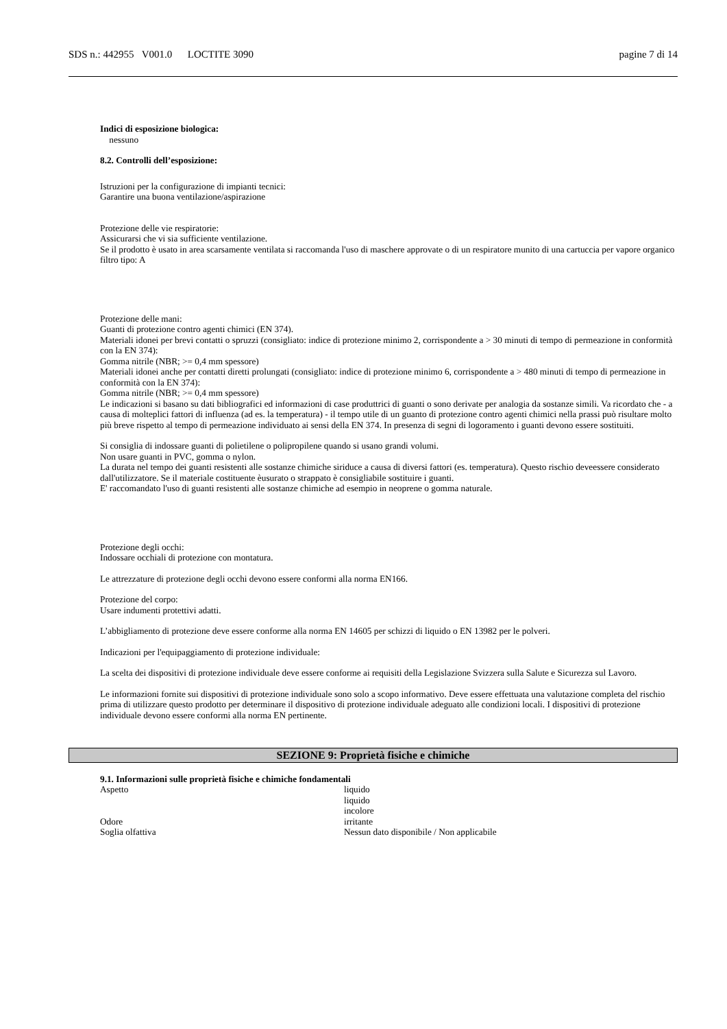SDS n.: 442955 V001.0 LOCTITE 3090 pagine 7 di 14
Indici di esposizione biologica:
nessuno
8.2. Controlli dell’esposizione:
Istruzioni per la configurazione di impianti tecnici:
Garantire una buona ventilazione/aspirazione
Protezione delle vie respiratorie:
Assicurarsi che vi sia sufficiente ventilazione.
Se il prodotto è usato in area scarsamente ventilata si raccomanda l'uso di maschere approvate o di un respiratore munito di una cartuccia per vapore organico
filtro tipo: A
Protezione delle mani:
Guanti di protezione contro agenti chimici (EN 374).
Materiali idonei per brevi contatti o spruzzi (consigliato: indice di protezione minimo 2, corrispondente a > 30 minuti di tempo di permeazione in conformità con la EN 374):
Gomma nitrile (NBR; >= 0,4 mm spessore)
Materiali idonei anche per contatti diretti prolungati (consigliato: indice di protezione minimo 6, corrispondente a > 480 minuti di tempo di permeazione in conformità con la EN 374):
Gomma nitrile (NBR; >= 0,4 mm spessore)
Le indicazioni si basano su dati bibliografici ed informazioni di case produttrici di guanti o sono derivate per analogia da sostanze simili. Va ricordato che - a causa di molteplici fattori di influenza (ad es. la temperatura) - il tempo utile di un guanto di protezione contro agenti chimici nella prassi può risultare molto più breve rispetto al tempo di permeazione individuato ai sensi della EN 374. In presenza di segni di logoramento i guanti devono essere sostituiti.
Si consiglia di indossare guanti di polietilene o polipropilene quando si usano grandi volumi.
Non usare guanti in PVC, gomma o nylon.
La durata nel tempo dei guanti resistenti alle sostanze chimiche siriduce a causa di diversi fattori (es. temperatura). Questo rischio deveessere considerato dall'utilizzatore. Se il materiale costituente èusurato o strappato è consigliabile sostituire i guanti.
E' raccomandato l'uso di guanti resistenti alle sostanze chimiche ad esempio in neoprene o gomma naturale.
Protezione degli occhi:
Indossare occhiali di protezione con montatura.
Le attrezzature di protezione degli occhi devono essere conformi alla norma EN166.
Protezione del corpo:
Usare indumenti protettivi adatti.
L’abbigliamento di protezione deve essere conforme alla norma EN 14605 per schizzi di liquido o EN 13982 per le polveri.
Indicazioni per l'equipaggiamento di protezione individuale:
La scelta dei dispositivi di protezione individuale deve essere conforme ai requisiti della Legislazione Svizzera sulla Salute e Sicurezza sul Lavoro.
Le informazioni fornite sui dispositivi di protezione individuale sono solo a scopo informativo. Deve essere effettuata una valutazione completa del rischio prima di utilizzare questo prodotto per determinare il dispositivo di protezione individuale adeguato alle condizioni locali. I dispositivi di protezione individuale devono essere conformi alla norma EN pertinente.
SEZIONE 9: Proprietà fisiche e chimiche
9.1. Informazioni sulle proprietà fisiche e chimiche fondamentali
| Aspetto | liquido liquido incolore |
| Odore | irritante |
| Soglia olfattiva | Nessun dato disponibile / Non applicabile |